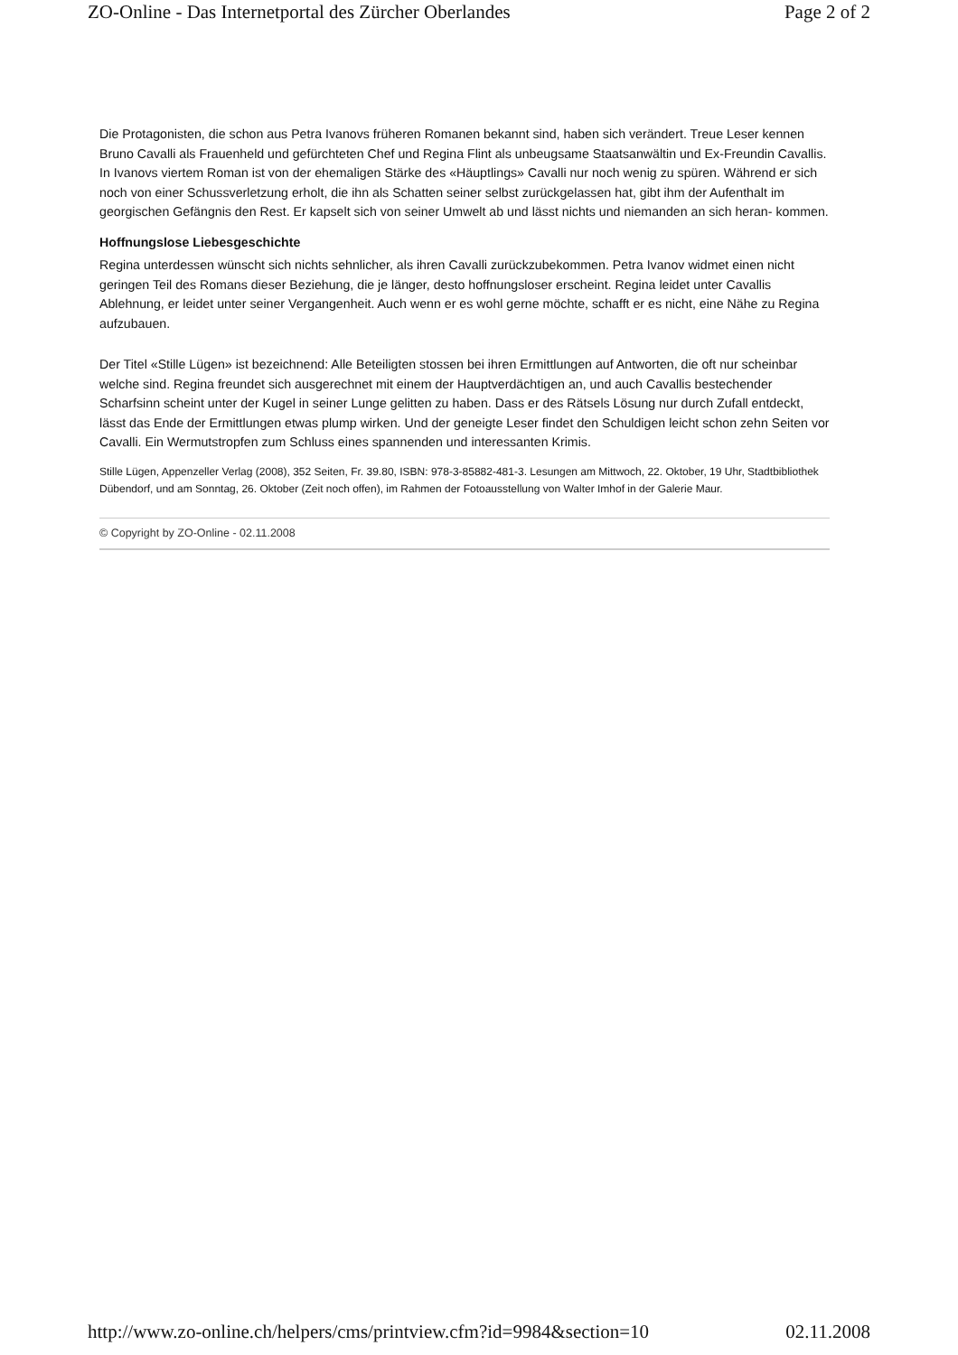ZO-Online - Das Internetportal des Zürcher Oberlandes Page 2 of 2
Die Protagonisten, die schon aus Petra Ivanovs früheren Romanen bekannt sind, haben sich verändert. Treue Leser kennen Bruno Cavalli als Frauenheld und gefürchteten Chef und Regina Flint als unbeugsame Staatsanwältin und Ex-Freundin Cavallis. In Ivanovs viertem Roman ist von der ehemaligen Stärke des «Häuptlings» Cavalli nur noch wenig zu spüren. Während er sich noch von einer Schussverletzung erholt, die ihn als Schatten seiner selbst zurückgelassen hat, gibt ihm der Aufenthalt im georgischen Gefängnis den Rest. Er kapselt sich von seiner Umwelt ab und lässt nichts und niemanden an sich heran- kommen.
Hoffnungslose Liebesgeschichte
Regina unterdessen wünscht sich nichts sehnlicher, als ihren Cavalli zurückzubekommen. Petra Ivanov widmet einen nicht geringen Teil des Romans dieser Beziehung, die je länger, desto hoffnungsloser erscheint. Regina leidet unter Cavallis Ablehnung, er leidet unter seiner Vergangenheit. Auch wenn er es wohl gerne möchte, schafft er es nicht, eine Nähe zu Regina aufzubauen.
Der Titel «Stille Lügen» ist bezeichnend: Alle Beteiligten stossen bei ihren Ermittlungen auf Antworten, die oft nur scheinbar welche sind. Regina freundet sich ausgerechnet mit einem der Hauptverdächtigen an, und auch Cavallis bestechender Scharfsinn scheint unter der Kugel in seiner Lunge gelitten zu haben. Dass er des Rätsels Lösung nur durch Zufall entdeckt, lässt das Ende der Ermittlungen etwas plump wirken. Und der geneigte Leser findet den Schuldigen leicht schon zehn Seiten vor Cavalli. Ein Wermutstropfen zum Schluss eines spannenden und interessanten Krimis.
Stille Lügen, Appenzeller Verlag (2008), 352 Seiten, Fr. 39.80, ISBN: 978-3-85882-481-3. Lesungen am Mittwoch, 22. Oktober, 19 Uhr, Stadtbibliothek Dübendorf, und am Sonntag, 26. Oktober (Zeit noch offen), im Rahmen der Fotoausstellung von Walter Imhof in der Galerie Maur.
© Copyright by ZO-Online - 02.11.2008
http://www.zo-online.ch/helpers/cms/printview.cfm?id=9984&section=10 02.11.2008